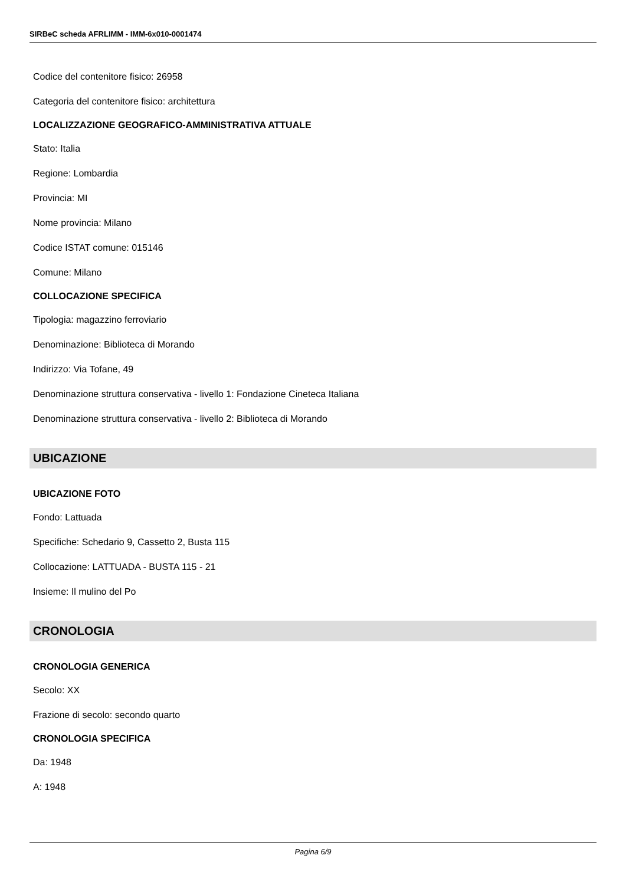SIRBeC scheda AFRLIMM - IMM-6x010-0001474
Codice del contenitore fisico: 26958
Categoria del contenitore fisico: architettura
LOCALIZZAZIONE GEOGRAFICO-AMMINISTRATIVA ATTUALE
Stato: Italia
Regione: Lombardia
Provincia: MI
Nome provincia: Milano
Codice ISTAT comune: 015146
Comune: Milano
COLLOCAZIONE SPECIFICA
Tipologia: magazzino ferroviario
Denominazione: Biblioteca di Morando
Indirizzo: Via Tofane, 49
Denominazione struttura conservativa - livello 1: Fondazione Cineteca Italiana
Denominazione struttura conservativa - livello 2: Biblioteca di Morando
UBICAZIONE
UBICAZIONE FOTO
Fondo: Lattuada
Specifiche: Schedario 9, Cassetto 2, Busta 115
Collocazione: LATTUADA - BUSTA 115 - 21
Insieme: Il mulino del Po
CRONOLOGIA
CRONOLOGIA GENERICA
Secolo: XX
Frazione di secolo: secondo quarto
CRONOLOGIA SPECIFICA
Da: 1948
A: 1948
Pagina 6/9